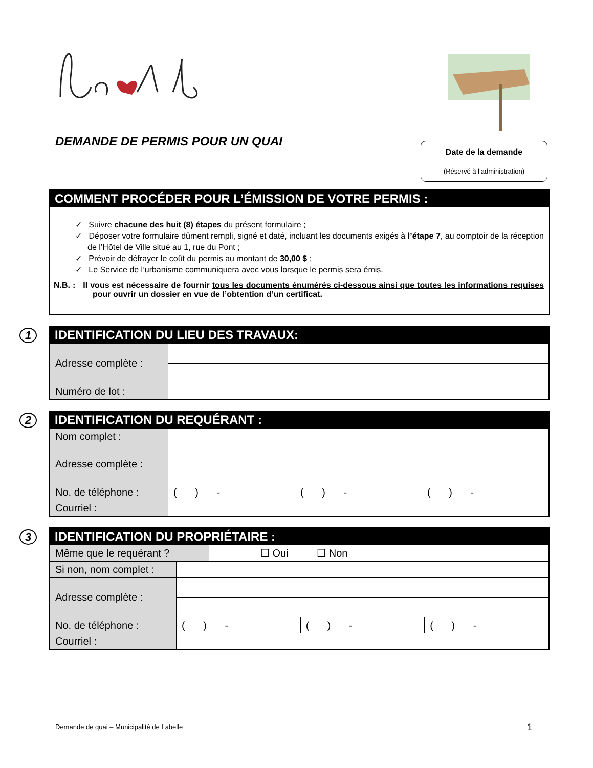DEMANDE DE PERMIS POUR UN QUAI
Date de la demande
(Réservé à l’administration)
COMMENT PROCÉDER POUR L’ÉMISSION DE VOTRE PERMIS :
✓ Suivre chacune des huit (8) étapes du présent formulaire ;
✓ Déposer votre formulaire dûment rempli, signé et daté, incluant les documents exigés à l’étape 7, au comptoir de la réception de l’Hôtel de Ville situé au 1, rue du Pont ;
✓ Prévoir de défrayer le coût du permis au montant de 30,00 $ ;
✓ Le Service de l’urbanisme communiquera avec vous lorsque le permis sera émis.
N.B. : Il vous est nécessaire de fournir tous les documents énumérés ci-dessous ainsi que toutes les informations requises pour ouvrir un dossier en vue de l’obtention d’un certificat.
1
IDENTIFICATION DU LIEU DES TRAVAUX:
| Adresse complète : | |
| Numéro de lot : | |
2
IDENTIFICATION DU REQUÉRANT :
| Nom complet : | | | |
| Adresse complète : | | | |
| No. de téléphone : | ( ) - | ( ) - | ( ) - |
| Courriel : | | | |
3
IDENTIFICATION DU PROPRIÉTAIRE :
| Même que le requérant ? | ☐ Oui ☐ Non |
| Si non, nom complet : | | | |
| Adresse complète : | | | |
| No. de téléphone : | ( ) - | ( ) - | ( ) - |
| Courriel : | | | |
Demande de quai – Municipalité de Labelle
1